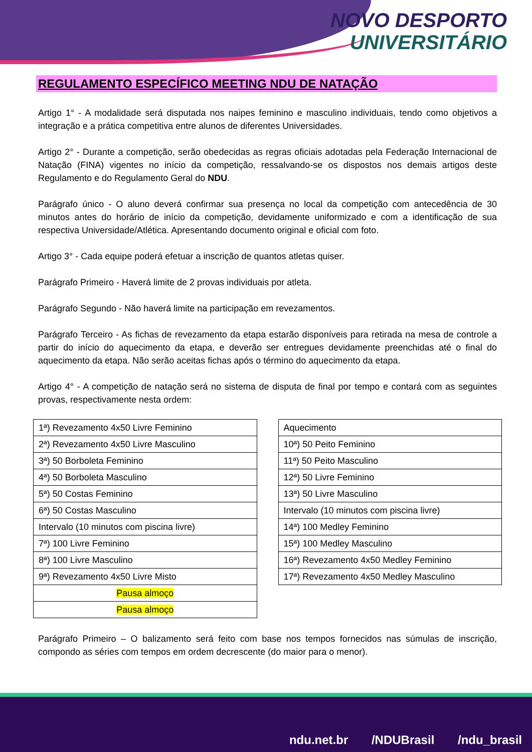NOVO DESPORTO
UNIVERSITÁRIO
REGULAMENTO ESPECÍFICO MEETING NDU DE NATAÇÃO
Artigo 1° - A modalidade será disputada nos naipes feminino e masculino individuais, tendo como objetivos a integração e a prática competitiva entre alunos de diferentes Universidades.
Artigo 2° - Durante a competição, serão obedecidas as regras oficiais adotadas pela Federação Internacional de Natação (FINA) vigentes no início da competição, ressalvando-se os dispostos nos demais artigos deste Regulamento e do Regulamento Geral do NDU.
Parágrafo único - O aluno deverá confirmar sua presença no local da competição com antecedência de 30 minutos antes do horário de início da competição, devidamente uniformizado e com a identificação de sua respectiva Universidade/Atlética. Apresentando documento original e oficial com foto.
Artigo 3° - Cada equipe poderá efetuar a inscrição de quantos atletas quiser.
Parágrafo Primeiro - Haverá limite de 2 provas individuais por atleta.
Parágrafo Segundo - Não haverá limite na participação em revezamentos.
Parágrafo Terceiro - As fichas de revezamento da etapa estarão disponíveis para retirada na mesa de controle a partir do início do aquecimento da etapa, e deverão ser entregues devidamente preenchidas até o final do aquecimento da etapa. Não serão aceitas fichas após o término do aquecimento da etapa.
Artigo 4° - A competição de natação será no sistema de disputa de final por tempo e contará com as seguintes provas, respectivamente nesta ordem:
| 1ª) Revezamento 4x50 Livre Feminino |
| 2ª) Revezamento 4x50 Livre Masculino |
| 3ª) 50 Borboleta Feminino |
| 4ª) 50 Borboleta Masculino |
| 5ª) 50 Costas Feminino |
| 6ª) 50 Costas Masculino |
| Intervalo (10 minutos com piscina livre) |
| 7ª) 100 Livre Feminino |
| 8ª) 100 Livre Masculino |
| 9ª) Revezamento 4x50 Livre Misto |
| Pausa almoço |
| Pausa almoço |
| Aquecimento |
| 10ª) 50 Peito Feminino |
| 11ª) 50 Peito Masculino |
| 12ª) 50 Livre Feminino |
| 13ª) 50 Livre Masculino |
| Intervalo (10 minutos com piscina livre) |
| 14ª) 100 Medley Feminino |
| 15ª) 100 Medley Masculino |
| 16ª) Revezamento 4x50 Medley Feminino |
| 17ª) Revezamento 4x50 Medley Masculino |
Parágrafo Primeiro – O balizamento será feito com base nos tempos fornecidos nas súmulas de inscrição, compondo as séries com tempos em ordem decrescente (do maior para o menor).
ndu.net.br /NDUBrasil /ndu_brasil